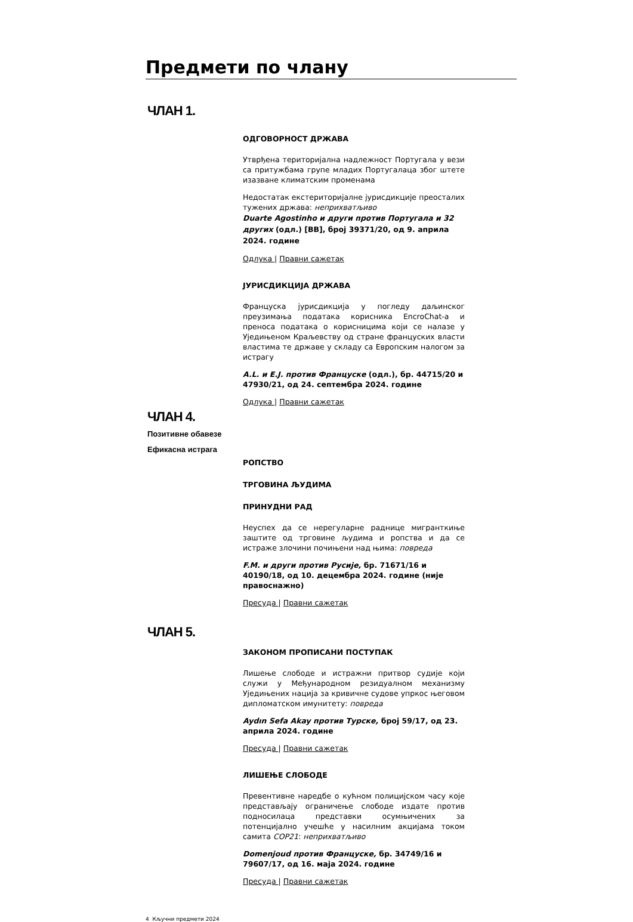Предмети по члану
ЧЛАН 1.
ОДГОВОРНОСТ ДРЖАВА
Утврђена територијална надлежност Португала у вези са притужбама групе младих Португалаца због штете изазване климатским променама
Недостатак екстериторијалне јурисдикције преосталих тужених држава: неприхватљиво
Duarte Agostinho и други против Португала и 32 других (одл.) [ВВ], број 39371/20, од 9. априла 2024. године
Одлука | Правни сажетак
ЈУРИСДИКЦИЈА ДРЖАВА
Француска јурисдикција у погледу даљинског преузимања података корисника EncroChat-а и преноса података о корисницима који се налазе у Уједињеном Краљевству од стране француских власти властима те државе у складу са Европским налогом за истрагу
A.L. и E.J. против Француске (одл.), бр. 44715/20 и 47930/21, од 24. септембра 2024. године
Одлука | Правни сажетак
ЧЛАН 4.
Позитивне обавезе
Ефикасна истрага
РОПСТВО
ТРГОВИНА ЉУДИМА
ПРИНУДНИ РАД
Неуспех да се нерегуларне раднице мигранткиње заштите од трговине људима и ропства и да се истраже злочини почињени над њима: повреда
F.M. и други против Русије, бр. 71671/16 и 40190/18, од 10. децембра 2024. године (није правоснажно)
Пресуда | Правни сажетак
ЧЛАН 5.
ЗАКОНОМ ПРОПИСАНИ ПОСТУПАК
Лишење слободе и истражни притвор судије који служи у Међународном резидуалном механизму Уједињених нација за кривичне судове упркос његовом дипломатском имунитету: повреда
Aydın Sefa Akay против Турске, број 59/17, од 23. априла 2024. године
Пресуда | Правни сажетак
ЛИШЕЊЕ СЛОБОДЕ
Превентивне наредбе о кућном полицијском часу које представљају ограничење слободе издате против подносилаца представки осумњичених за потенцијално учешће у насилним акцијама током самита COP21: неприхватљиво
Domenjoud против Француске, бр. 34749/16 и 79607/17, од 16. маја 2024. године
Пресуда | Правни сажетак
4 Кључни предмети 2024